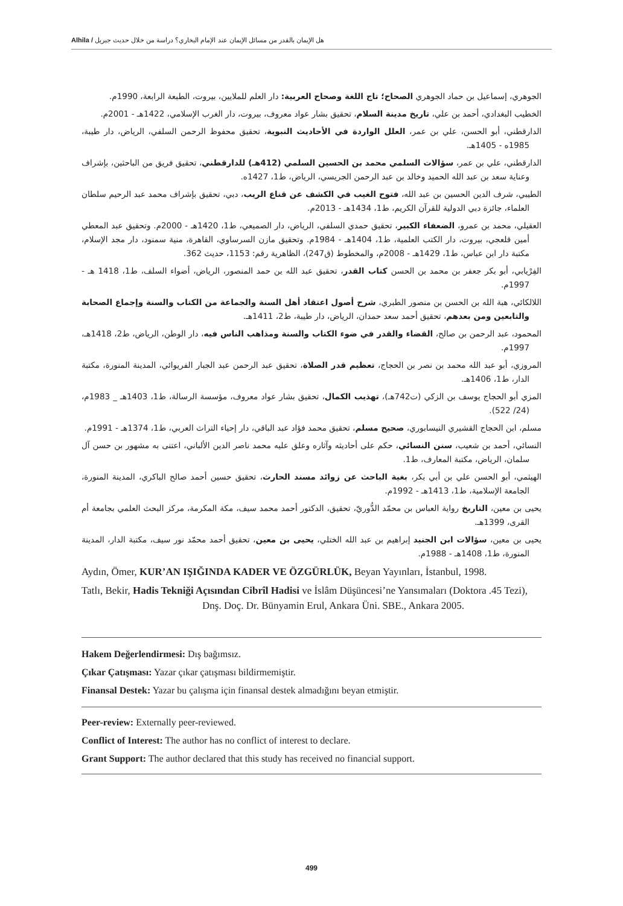Alhila / هل الإيمان بالقدر من مسائل الإيمان عند الإمام البخاري؟ دراسة من خلال حديث جبريل
الجوهري، إسماعيل بن حماد الجوهري الصحاح؛ تاج اللغة وصحاح العربية: دار العلم للملايين، بيروت، الطبعة الرابعة، 1990م.
الخطيب البغدادي، أحمد بن علي، تاريخ مدينة السلام، تحقيق بشار عواد معروف، بيروت، دار الغرب الإسلامي، 1422هـ - 2001م.
الدارقطني، أبو الحسن، علي بن عمر، العلل الواردة في الأحاديث النبوية، تحقيق محفوظ الرحمن السلفي، الرياض، دار طيبة، 1985ه - 1405هـ.
الدارقطني، علي بن عمر، سؤالات السلمي محمد بن الحسين السلمي (412هـ) للدارقطني، تحقيق فريق من الباحثين، بإشراف وعناية سعد بن عبد الله الحميد وخالد بن عبد الرحمن الجريسي، الرياض، ط1، 1427ه.
الطيبي، شرف الدين الحسين بن عبد الله، فتوح الغيب في الكشف عن قناع الريب، دبي، تحقيق بإشراف محمد عبد الرحيم سلطان العلماء، جائزة دبي الدولية للقرآن الكريم، ط1، 1434هـ - 2013م.
العقيلي، محمد بن عمرو، الضعفاء الكبير، تحقيق حمدي السلفي، الرياض، دار الصميعي، ط1، 1420هـ - 2000م. وتحقيق عبد المعطي أمين قلعجي، بيروت، دار الكتب العلمية، ط1، 1404هـ - 1984م. وتحقيق مازن السرساوي، القاهرة، منية سمنود، دار مجد الإسلام، مكتبة دار ابن عباس، ط1، 1429هـ - 2008م، والمخطوط (ق247)، الظاهرية رقم: 1153، حديث 362.
الفِرْيابي، أبو بكر جعفر بن محمد بن الحسن كتاب القدر، تحقيق عبد الله بن حمد المنصور، الرياض، أضواء السلف، ط1، 1418 هـ - 1997م.
اللالكائي، هبة الله بن الحسن بن منصور الطبري، شرح أصول اعتقاد أهل السنة والجماعة من الكتاب والسنة وإجماع الصحابة والتابعين ومن بعدهم، تحقيق أحمد سعد حمدان، الرياض، دار طيبة، ط2، 1411هـ.
المحمود، عبد الرحمن بن صالح، القضاء والقدر في ضوء الكتاب والسنة ومذاهب الناس فيه، دار الوطن، الرياض، ط2، 1418هـ، 1997م.
المروزي، أبو عبد الله محمد بن نصر بن الحجاج، تعظيم قدر الصلاة، تحقيق عبد الرحمن عبد الجبار الفريوائي، المدينة المنورة، مكتبة الدار، ط1، 1406هـ.
المزي أبو الحجاج يوسف بن الزكي (ت742هـ)، تهذيب الكمال، تحقيق بشار عواد معروف، مؤسسة الرسالة، ط1، 1403هـ _ 1983م، (24/ 522).
مسلم، ابن الحجاج القشيري النيسابوري، صحيح مسلم، تحقيق محمد فؤاد عبد الباقي، دار إحياء التراث العربي، ط1، 1374هـ - 1991م.
النسائي، أحمد بن شعيب، سنن النسائي، حكم على أحاديثه وآثاره وعلق عليه محمد ناصر الدين الألباني، اعتنى به مشهور بن حسن آل سلمان، الرياض، مكتبة المعارف، ط1.
الهيثمي، أبو الحسن علي بن أبي بكر، بغية الباحث عن زوائد مسند الحارث، تحقيق حسين أحمد صالح الباكري، المدينة المنورة، الجامعة الإسلامية، ط1، 1413هـ - 1992م.
يحيى بن معين، التاريخ رواية العباس بن محمّد الدُّوريّ، تحقيق، الدكتور أحمد محمد سيف، مكة المكرمة، مركز البحث العلمي بجامعة أم القرى، 1399هـ.
يحيى بن معين، سؤالات ابن الجنيد إبراهيم بن عبد الله الختلي، يحيى بن معين، تحقيق أحمد محمّد نور سيف، مكتبة الدار، المدينة المنورة، ط1، 1408هـ - 1988م.
Aydın, Ömer, KUR’AN IŞIĞINDA KADER VE ÖZGÜRLÜK, Beyan Yayınları, İstanbul, 1998.
Tatlı, Bekir, Hadis Tekniği Açısından Cibrîl Hadisi ve İslâm Düşüncesi’ne Yansımaları (Doktora .45 Tezi), Dnş. Doç. Dr. Bünyamin Erul, Ankara Üni. SBE., Ankara 2005.
Hakem Değerlendirmesi: Dış bağımsız.
Çıkar Çatışması: Yazar çıkar çatışması bildirmemiştir.
Finansal Destek: Yazar bu çalışma için finansal destek almadığını beyan etmiştir.
Peer-review: Externally peer-reviewed.
Conflict of Interest: The author has no conflict of interest to declare.
Grant Support: The author declared that this study has received no financial support.
499